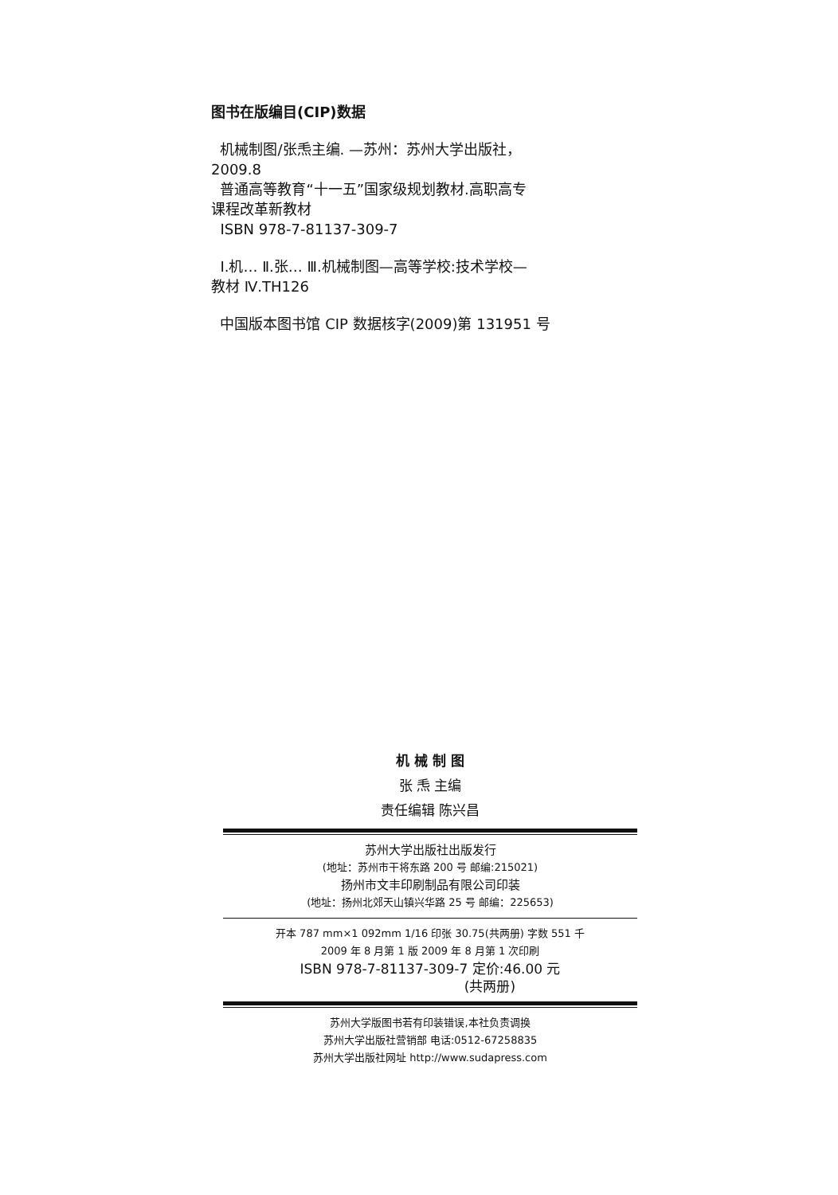图书在版编目(CIP)数据
机械制图/张𤆬主编. —苏州：苏州大学出版社，
2009.8
普通高等教育“十一五”国家级规划教材.高职高专
课程改革新教材
ISBN 978-7-81137-309-7
Ⅰ.机… Ⅱ.张… Ⅲ.机械制图—高等学校:技术学校—
教材 Ⅳ.TH126
中国版本图书馆 CIP 数据核字(2009)第 131951 号
机 械 制 图
张 𤆬 主编
责任编辑 陈兴昌
苏州大学出版社出版发行
(地址：苏州市干将东路 200 号 邮编:215021)
扬州市文丰印刷制品有限公司印装
(地址：扬州北郊天山镇兴华路 25 号 邮编：225653)
开本 787 mm×1 092mm 1/16 印张 30.75(共两册) 字数 551 千
2009 年 8 月第 1 版 2009 年 8 月第 1 次印刷
ISBN 978-7-81137-309-7 定价:46.00 元
(共两册)
苏州大学版图书若有印装错误,本社负责调换
苏州大学出版社营销部 电话:0512-67258835
苏州大学出版社网址 http://www.sudapress.com